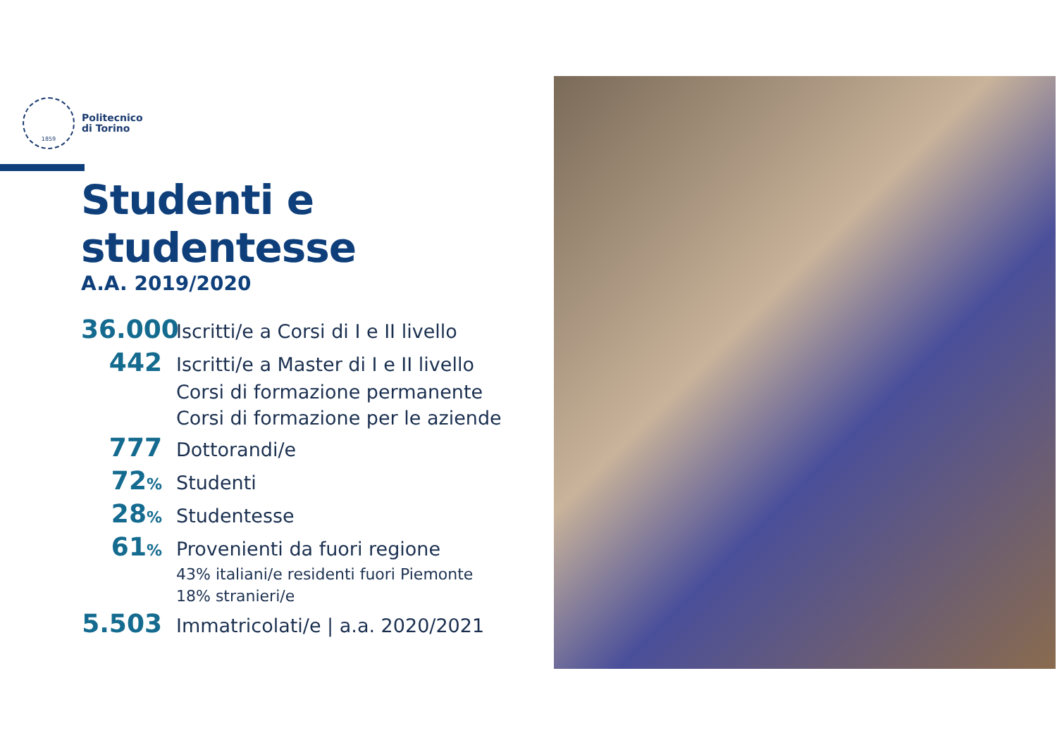1859
Politecnico
di Torino
Studenti e studentesse
A.A. 2019/2020
36.000
Iscritti/e a Corsi di I e II livello
442
Iscritti/e a Master di I e II livello
Corsi di formazione permanente
Corsi di formazione per le aziende
777
Dottorandi/e
72%
Studenti
28%
Studentesse
61%
Provenienti da fuori regione
43% italiani/e residenti fuori Piemonte
18% stranieri/e
5.503
Immatricolati/e | a.a. 2020/2021